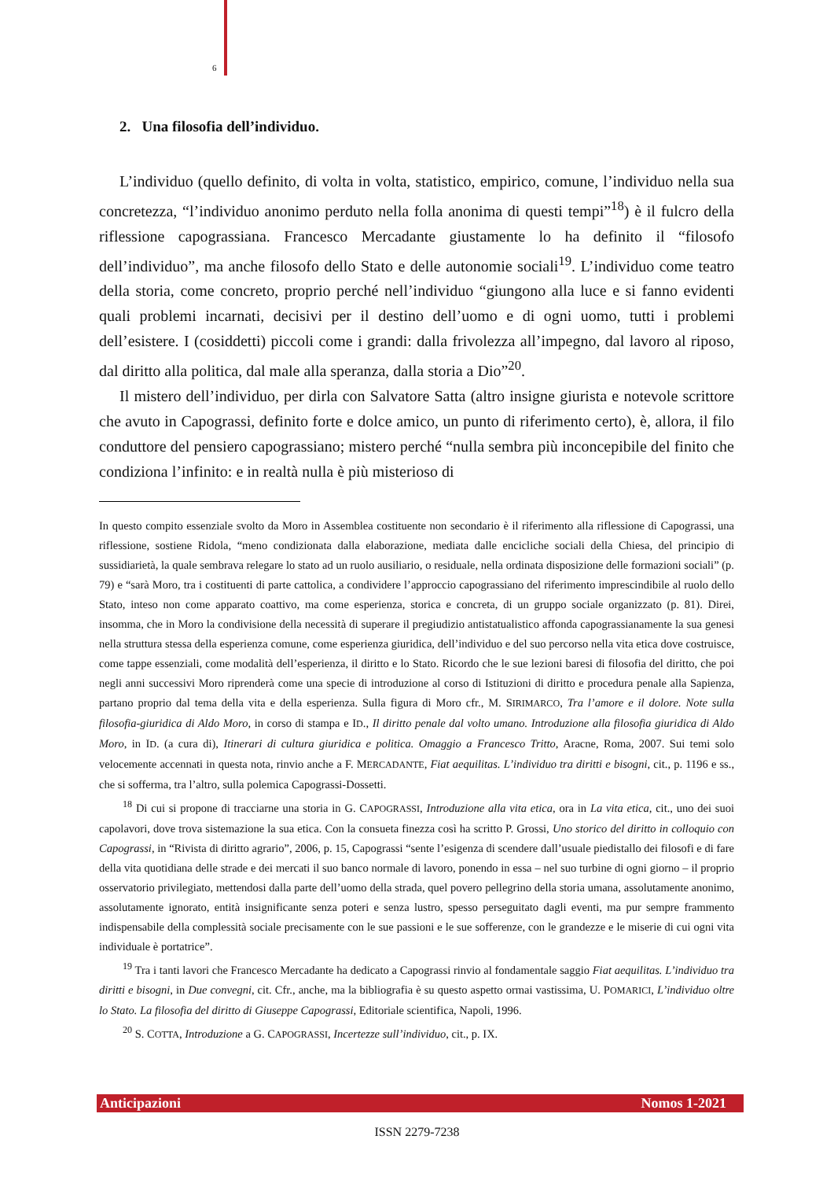6
2. Una filosofia dell’individuo.
L’individuo (quello definito, di volta in volta, statistico, empirico, comune, l’individuo nella sua concretezza, “l’individuo anonimo perduto nella folla anonima di questi tempi”<sup>18</sup>) è il fulcro della riflessione capograssiana. Francesco Mercadante giustamente lo ha definito il “filosofo dell’individuo”, ma anche filosofo dello Stato e delle autonomie sociali<sup>19</sup>. L’individuo come teatro della storia, come concreto, proprio perché nell’individuo “giungono alla luce e si fanno evidenti quali problemi incarnati, decisivi per il destino dell’uomo e di ogni uomo, tutti i problemi dell’esistere. I (cosiddetti) piccoli come i grandi: dalla frivolezza all’impegno, dal lavoro al riposo, dal diritto alla politica, dal male alla speranza, dalla storia a Dio”<sup>20</sup>.
Il mistero dell’individuo, per dirla con Salvatore Satta (altro insigne giurista e notevole scrittore che avuto in Capograssi, definito forte e dolce amico, un punto di riferimento certo), è, allora, il filo conduttore del pensiero capograssiano; mistero perché “nulla sembra più inconcepibile del finito che condiziona l’infinito: e in realtà nulla è più misterioso di
In questo compito essenziale svolto da Moro in Assemblea costituente non secondario è il riferimento alla riflessione di Capograssi, una riflessione, sostiene Ridola, “meno condizionata dalla elaborazione, mediata dalle encicliche sociali della Chiesa, del principio di sussidiarietà, la quale sembrava relegare lo stato ad un ruolo ausiliario, o residuale, nella ordinata disposizione delle formazioni sociali” (p. 79) e “sarà Moro, tra i costituenti di parte cattolica, a condividere l’approccio capograssiano del riferimento imprescindibile al ruolo dello Stato, inteso non come apparato coattivo, ma come esperienza, storica e concreta, di un gruppo sociale organizzato (p. 81). Direi, insomma, che in Moro la condivisione della necessità di superare il pregiudizio antistatualistico affonda capograssianamente la sua genesi nella struttura stessa della esperienza comune, come esperienza giuridica, dell’individuo e del suo percorso nella vita etica dove costruisce, come tappe essenziali, come modalità dell’esperienza, il diritto e lo Stato. Ricordo che le sue lezioni baresi di filosofia del diritto, che poi negli anni successivi Moro riprenderà come una specie di introduzione al corso di Istituzioni di diritto e procedura penale alla Sapienza, partano proprio dal tema della vita e della esperienza. Sulla figura di Moro cfr., M. SIRIMARCO, Tra l’amore e il dolore. Note sulla filosofia-giuridica di Aldo Moro, in corso di stampa e ID., Il diritto penale dal volto umano. Introduzione alla filosofia giuridica di Aldo Moro, in ID. (a cura di), Itinerari di cultura giuridica e politica. Omaggio a Francesco Tritto, Aracne, Roma, 2007. Sui temi solo velocemente accennati in questa nota, rinvio anche a F. MERCADANTE, Fiat aequilitas. L’individuo tra diritti e bisogni, cit., p. 1196 e ss., che si sofferma, tra l’altro, sulla polemica Capograssi-Dossetti.
<sup>18</sup> Di cui si propone di tracciarne una storia in G. CAPOGRASSI, Introduzione alla vita etica, ora in La vita etica, cit., uno dei suoi capolavori, dove trova sistemazione la sua etica. Con la consueta finezza così ha scritto P. Grossi, Uno storico del diritto in colloquio con Capograssi, in “Rivista di diritto agrario”, 2006, p. 15, Capograssi “sente l’esigenza di scendere dall’usuale piedistallo dei filosofi e di fare della vita quotidiana delle strade e dei mercati il suo banco normale di lavoro, ponendo in essa – nel suo turbine di ogni giorno – il proprio osservatorio privilegiato, mettendosi dalla parte dell’uomo della strada, quel povero pellegrino della storia umana, assolutamente anonimo, assolutamente ignorato, entità insignificante senza poteri e senza lustro, spesso perseguitato dagli eventi, ma pur sempre frammento indispensabile della complessità sociale precisamente con le sue passioni e le sue sofferenze, con le grandezze e le miserie di cui ogni vita individuale è portatrice”.
<sup>19</sup> Tra i tanti lavori che Francesco Mercadante ha dedicato a Capograssi rinvio al fondamentale saggio Fiat aequilitas. L’individuo tra diritti e bisogni, in Due convegni, cit. Cfr., anche, ma la bibliografia è su questo aspetto ormai vastissima, U. POMARICI, L’individuo oltre lo Stato. La filosofia del diritto di Giuseppe Capograssi, Editoriale scientifica, Napoli, 1996.
<sup>20</sup> S. COTTA, Introduzione a G. CAPOGRASSI, Incertezze sull’individuo, cit., p. IX.
Anticipazioni Nomos 1-2021
ISSN 2279-7238